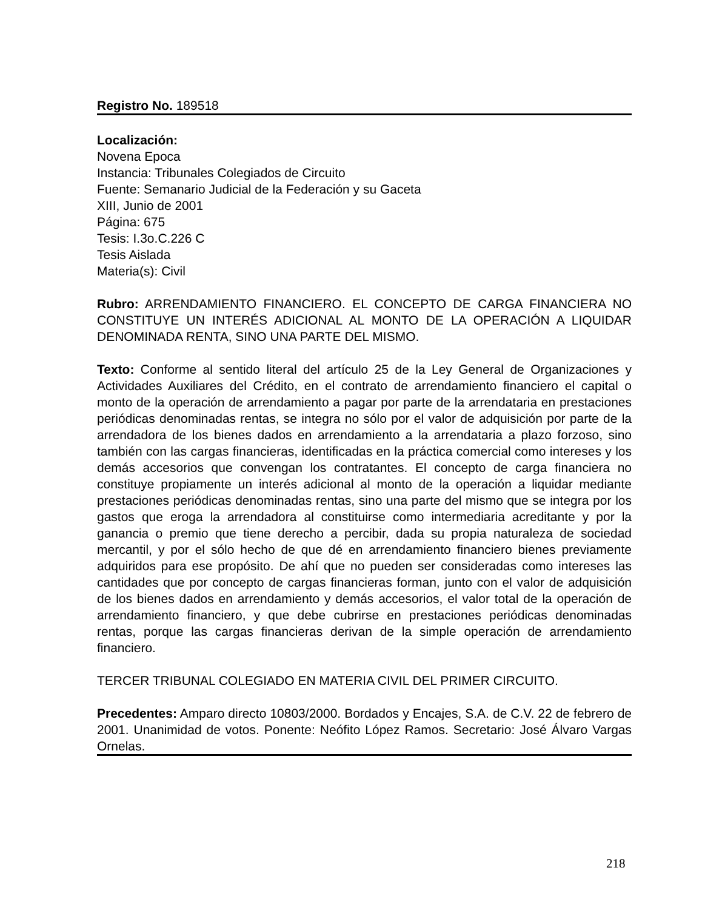Registro No. 189518
Localización:
Novena Epoca
Instancia: Tribunales Colegiados de Circuito
Fuente: Semanario Judicial de la Federación y su Gaceta
XIII, Junio de 2001
Página: 675
Tesis: I.3o.C.226 C
Tesis Aislada
Materia(s): Civil
Rubro: ARRENDAMIENTO FINANCIERO. EL CONCEPTO DE CARGA FINANCIERA NO CONSTITUYE UN INTERÉS ADICIONAL AL MONTO DE LA OPERACIÓN A LIQUIDAR DENOMINADA RENTA, SINO UNA PARTE DEL MISMO.
Texto: Conforme al sentido literal del artículo 25 de la Ley General de Organizaciones y Actividades Auxiliares del Crédito, en el contrato de arrendamiento financiero el capital o monto de la operación de arrendamiento a pagar por parte de la arrendataria en prestaciones periódicas denominadas rentas, se integra no sólo por el valor de adquisición por parte de la arrendadora de los bienes dados en arrendamiento a la arrendataria a plazo forzoso, sino también con las cargas financieras, identificadas en la práctica comercial como intereses y los demás accesorios que convengan los contratantes. El concepto de carga financiera no constituye propiamente un interés adicional al monto de la operación a liquidar mediante prestaciones periódicas denominadas rentas, sino una parte del mismo que se integra por los gastos que eroga la arrendadora al constituirse como intermediaria acreditante y por la ganancia o premio que tiene derecho a percibir, dada su propia naturaleza de sociedad mercantil, y por el sólo hecho de que dé en arrendamiento financiero bienes previamente adquiridos para ese propósito. De ahí que no pueden ser consideradas como intereses las cantidades que por concepto de cargas financieras forman, junto con el valor de adquisición de los bienes dados en arrendamiento y demás accesorios, el valor total de la operación de arrendamiento financiero, y que debe cubrirse en prestaciones periódicas denominadas rentas, porque las cargas financieras derivan de la simple operación de arrendamiento financiero.
TERCER TRIBUNAL COLEGIADO EN MATERIA CIVIL DEL PRIMER CIRCUITO.
Precedentes: Amparo directo 10803/2000. Bordados y Encajes, S.A. de C.V. 22 de febrero de 2001. Unanimidad de votos. Ponente: Neófito López Ramos. Secretario: José Álvaro Vargas Ornelas.
218